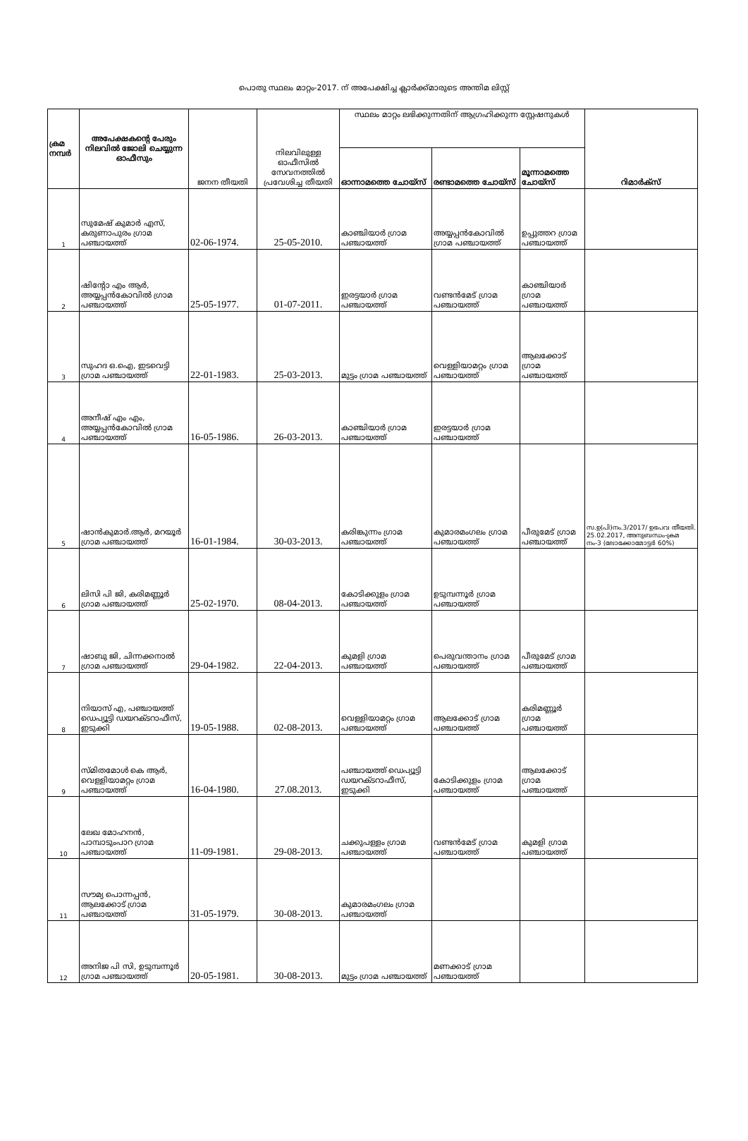പൊതു സ്ഥലം മാറ്റം-2017. ന് അപേക്ഷിച്ച ക്ലാർക്ക്മാരുടെ അന്തിമ ലിസ്റ്റ്
| ക്രമ നമ്പർ | അപേക്ഷകന്റെ പേരും നിലവിൽ ജോലി ചെയ്യുന്ന ഓഫീസും | ജനന തീയതി | നിലവിലുള്ള ഓഫീസിൽ സേവനത്തിൽ പ്രവേശിച്ച തീയതി | സ്ഥലം മാറ്റം ലഭിക്കുന്നതിന് ആഗ്രഹിക്കുന്ന സ്റ്റേഷനുകൾ | | | റിമാർക്സ് |
| | | | | ഓന്നാമത്തെ ചോയ്സ് | രണ്ടാമത്തെ ചോയ്സ് | മൂന്നാമത്തെ ചോയ്സ് | |
| 1 | സുമേഷ് കുമാർ എസ്, കരുണാപുരം ഗ്രാമ പഞ്ചായത്ത് | 02-06-1974. | 25-05-2010. | കാഞ്ചിയാർ ഗ്രാമ പഞ്ചായത്ത് | അയ്യപ്പൻകോവിൽ ഗ്രാമ പഞ്ചായത്ത് | ഉപ്പുത്തറ ഗ്രാമ പഞ്ചായത്ത് | |
| 2 | ഷിന്റോ എം ആർ, അയ്യപ്പൻകോവിൽ ഗ്രാമ പഞ്ചായത്ത് | 25-05-1977. | 01-07-2011. | ഇരട്ടയാർ ഗ്രാമ പഞ്ചായത്ത് | വണ്ടൻമേട് ഗ്രാമ പഞ്ചായത്ത് | കാഞ്ചിയാർ ഗ്രാമ പഞ്ചായത്ത് | |
| 3 | സുഹദ ഒ.ഐ, ഇടവെട്ടി ഗ്രാമ പഞ്ചായത്ത് | 22-01-1983. | 25-03-2013. | മുട്ടം ഗ്രാമ പഞ്ചായത്ത് | വെള്ളിയാമറ്റം ഗ്രാമ പഞ്ചായത്ത് | ആലക്കോട് ഗ്രാമ പഞ്ചായത്ത് | |
| 4 | അനീഷ് എം എം, അയ്യപ്പൻകോവിൽ ഗ്രാമ പഞ്ചായത്ത് | 16-05-1986. | 26-03-2013. | കാഞ്ചിയാർ ഗ്രാമ പഞ്ചായത്ത് | ഇരട്ടയാർ ഗ്രാമ പഞ്ചായത്ത് | | |
| 5 | ഷാൻകുമാർ.ആർ, മറയൂർ ഗ്രാമ പഞ്ചായത്ത് | 16-01-1984. | 30-03-2013. | കരിങ്കുന്നം ഗ്രാമ പഞ്ചായത്ത് | കുമാരമംഗലം ഗ്രാമ പഞ്ചായത്ത് | പീരുമേട് ഗ്രാമ പഞ്ചായത്ത് | സ.ഉ(പി)നം.3/2017/ ഉഭപവ തീയതി. 25.02.2017, അനുബന്ധം-ക്രമ നം-3 (ലോക്കോമോട്ടർ 60%) |
| 6 | ലിസി പി ജി, കരിമണ്ണൂർ ഗ്രാമ പഞ്ചായത്ത് | 25-02-1970. | 08-04-2013. | കോടിക്കുളം ഗ്രാമ പഞ്ചായത്ത് | ഉടുമ്പന്നൂർ ഗ്രാമ പഞ്ചായത്ത് | | |
| 7 | ഷാബു ജി, ചിന്നക്കനാൽ ഗ്രാമ പഞ്ചായത്ത് | 29-04-1982. | 22-04-2013. | കുമളി ഗ്രാമ പഞ്ചായത്ത് | പെരുവന്താനം ഗ്രാമ പഞ്ചായത്ത് | പീരുമേട് ഗ്രാമ പഞ്ചായത്ത് | |
| 8 | നിയാസ് എ, പഞ്ചായത്ത് ഡെപ്യൂട്ടി ഡയറക്ടറാഫീസ്, ഇടുക്കി | 19-05-1988. | 02-08-2013. | വെള്ളിയാമറ്റം ഗ്രാമ പഞ്ചായത്ത് | ആലക്കോട് ഗ്രാമ പഞ്ചായത്ത് | കരിമണ്ണൂർ ഗ്രാമ പഞ്ചായത്ത് | |
| 9 | സ്മിതമോൾ കെ ആർ, വെള്ളിയാമറ്റം ഗ്രാമ പഞ്ചായത്ത് | 16-04-1980. | 27.08.2013. | പഞ്ചായത്ത് ഡെപ്യൂട്ടി ഡയറക്ടറാഫീസ്, ഇടുക്കി | കോടിക്കുളം ഗ്രാമ പഞ്ചായത്ത് | ആലക്കോട് ഗ്രാമ പഞ്ചായത്ത് | |
| 10 | ലേഖ മോഹനൻ, പാമ്പാടുംപാറ ഗ്രാമ പഞ്ചായത്ത് | 11-09-1981. | 29-08-2013. | ചക്കുപള്ളം ഗ്രാമ പഞ്ചായത്ത് | വണ്ടൻമേട് ഗ്രാമ പഞ്ചായത്ത് | കുമളി ഗ്രാമ പഞ്ചായത്ത് | |
| 11 | സൗമ്യ പൊന്നപ്പൻ, ആലക്കോട് ഗ്രാമ പഞ്ചായത്ത് | 31-05-1979. | 30-08-2013. | കുമാരമംഗലം ഗ്രാമ പഞ്ചായത്ത് | | | |
| 12 | അനിജ പി സി, ഉടുമ്പന്നൂർ ഗ്രാമ പഞ്ചായത്ത് | 20-05-1981. | 30-08-2013. | മുട്ടം ഗ്രാമ പഞ്ചായത്ത് | മണക്കാട് ഗ്രാമ പഞ്ചായത്ത് | | |